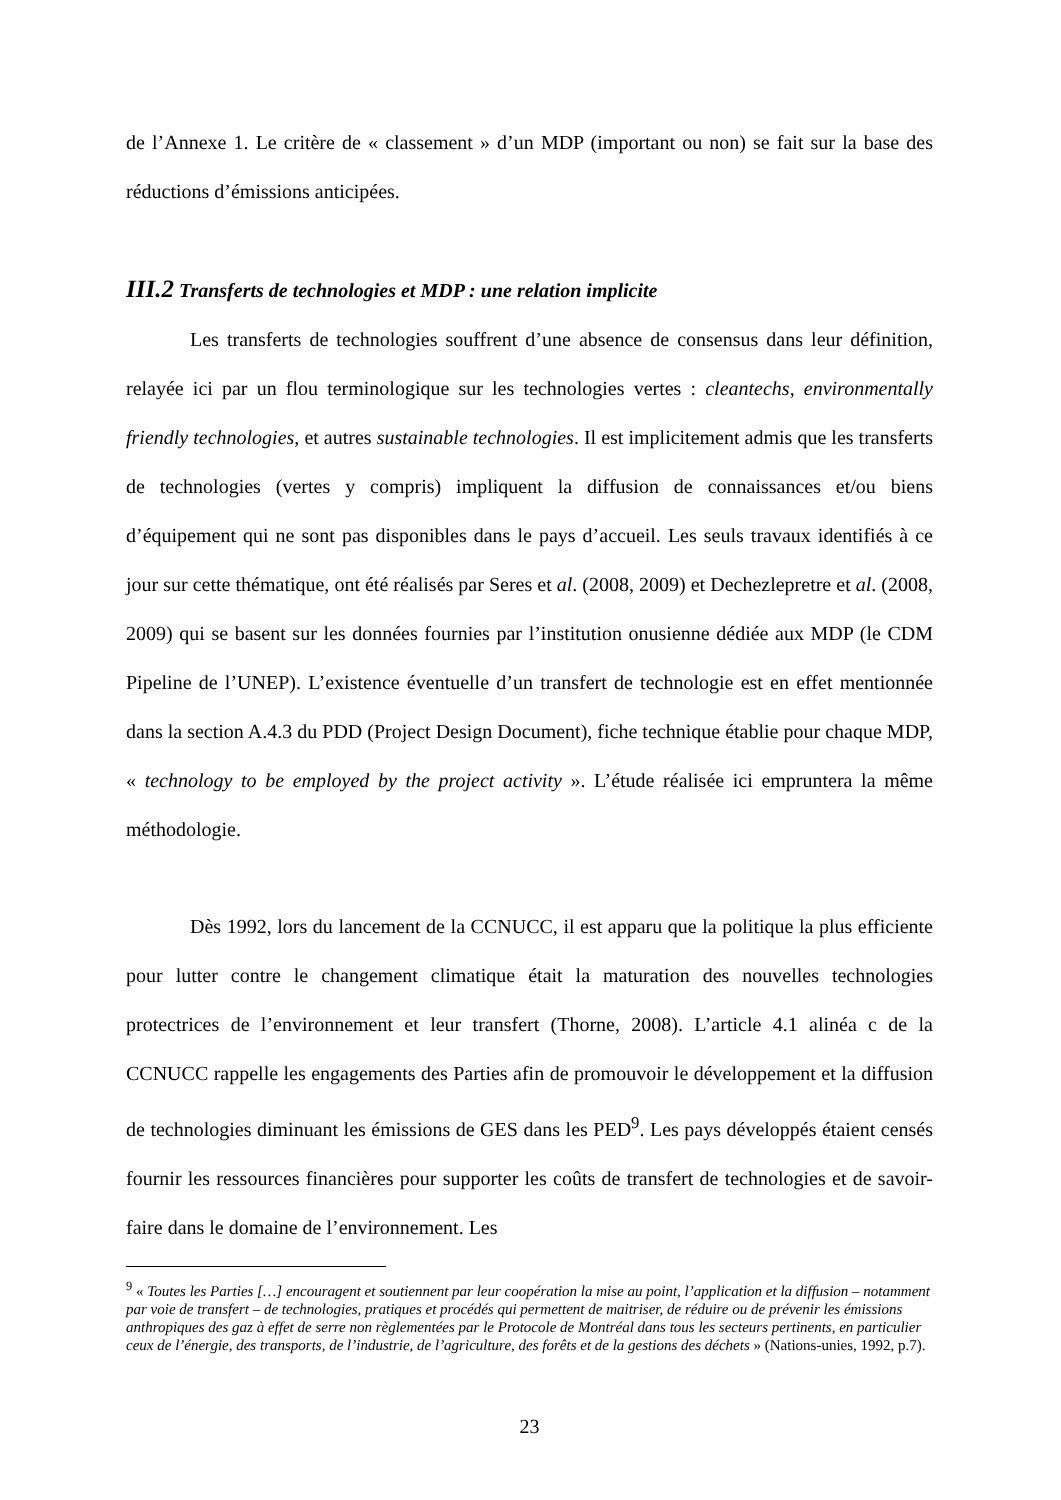de l’Annexe 1. Le critère de « classement » d’un MDP (important ou non) se fait sur la base des réductions d’émissions anticipées.
III.2 Transferts de technologies et MDP : une relation implicite
Les transferts de technologies souffrent d’une absence de consensus dans leur définition, relayée ici par un flou terminologique sur les technologies vertes : cleantechs, environmentally friendly technologies, et autres sustainable technologies. Il est implicitement admis que les transferts de technologies (vertes y compris) impliquent la diffusion de connaissances et/ou biens d’équipement qui ne sont pas disponibles dans le pays d’accueil. Les seuls travaux identifiés à ce jour sur cette thématique, ont été réalisés par Seres et al. (2008, 2009) et Dechezlepretre et al. (2008, 2009) qui se basent sur les données fournies par l’institution onusienne dédiée aux MDP (le CDM Pipeline de l’UNEP). L’existence éventuelle d’un transfert de technologie est en effet mentionnée dans la section A.4.3 du PDD (Project Design Document), fiche technique établie pour chaque MDP, « technology to be employed by the project activity ». L’étude réalisée ici empruntera la même méthodologie.
Dès 1992, lors du lancement de la CCNUCC, il est apparu que la politique la plus efficiente pour lutter contre le changement climatique était la maturation des nouvelles technologies protectrices de l’environnement et leur transfert (Thorne, 2008). L’article 4.1 alinéa c de la CCNUCC rappelle les engagements des Parties afin de promouvoir le développement et la diffusion de technologies diminuant les émissions de GES dans les PED<sup>9</sup>. Les pays développés étaient censés fournir les ressources financières pour supporter les coûts de transfert de technologies et de savoir-faire dans le domaine de l’environnement. Les
<sup>9</sup> « Toutes les Parties […] encouragent et soutiennent par leur coopération la mise au point, l’application et la diffusion – notamment par voie de transfert – de technologies, pratiques et procédés qui permettent de maitriser, de réduire ou de prévenir les émissions anthropiques des gaz à effet de serre non règlementées par le Protocole de Montréal dans tous les secteurs pertinents, en particulier ceux de l’énergie, des transports, de l’industrie, de l’agriculture, des forêts et de la gestions des déchets » (Nations-unies, 1992, p.7).
23